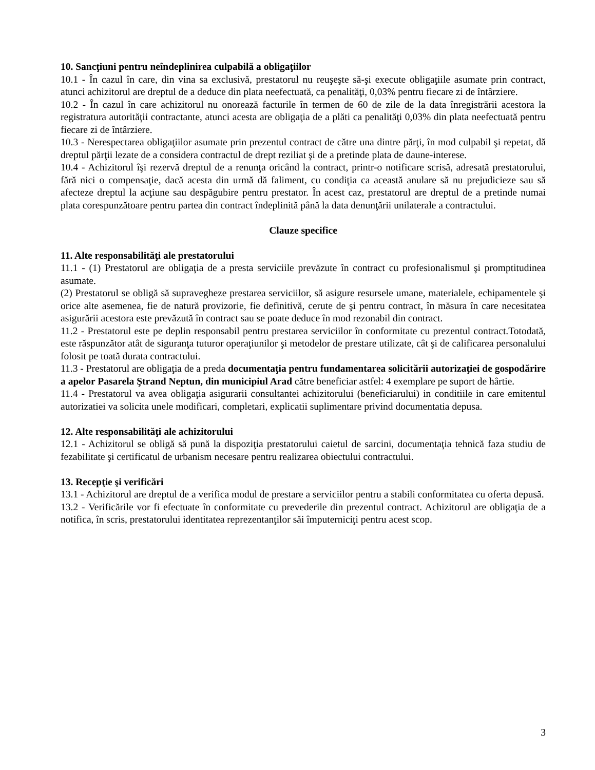10. Sancţiuni pentru neîndeplinirea culpabilă a obligaţiilor
10.1 - În cazul în care, din vina sa exclusivă, prestatorul nu reuşeşte să-şi execute obligaţiile asumate prin contract, atunci achizitorul are dreptul de a deduce din plata neefectuată, ca penalităţi, 0,03% pentru fiecare zi de întârziere.
10.2 - În cazul în care achizitorul nu onorează facturile în termen de 60 de zile de la data înregistrării acestora la registratura autorităţii contractante, atunci acesta are obligaţia de a plăti ca penalităţi 0,03% din plata neefectuată pentru fiecare zi de întârziere.
10.3 - Nerespectarea obligaţiilor asumate prin prezentul contract de către una dintre părţi, în mod culpabil şi repetat, dă dreptul părţii lezate de a considera contractul de drept reziliat şi de a pretinde plata de daune-interese.
10.4 - Achizitorul îşi rezervă dreptul de a renunţa oricând la contract, printr-o notificare scrisă, adresată prestatorului, fără nici o compensaţie, dacă acesta din urmă dă faliment, cu condiţia ca această anulare să nu prejudicieze sau să afecteze dreptul la acţiune sau despăgubire pentru prestator. În acest caz, prestatorul are dreptul de a pretinde numai plata corespunzătoare pentru partea din contract îndeplinită până la data denunţării unilaterale a contractului.
Clauze specifice
11. Alte responsabilităţi ale prestatorului
11.1 - (1) Prestatorul are obligaţia de a presta serviciile prevăzute în contract cu profesionalismul şi promptitudinea asumate.
(2) Prestatorul se obligă să supravegheze prestarea serviciilor, să asigure resursele umane, materialele, echipamentele şi orice alte asemenea, fie de natură provizorie, fie definitivă, cerute de şi pentru contract, în măsura în care necesitatea asigurării acestora este prevăzută în contract sau se poate deduce în mod rezonabil din contract.
11.2 - Prestatorul este pe deplin responsabil pentru prestarea serviciilor în conformitate cu prezentul contract.Totodată, este răspunzător atât de siguranţa tuturor operaţiunilor şi metodelor de prestare utilizate, cât şi de calificarea personalului folosit pe toată durata contractului.
11.3 - Prestatorul are obligaţia de a preda documentaţia pentru fundamentarea solicitării autorizaţiei de gospodărire a apelor Pasarela Ştrand Neptun, din municipiul Arad către beneficiar astfel: 4 exemplare pe suport de hârtie.
11.4 - Prestatorul va avea obligaţia asigurarii consultantei achizitorului (beneficiarului) in conditiile in care emitentul autorizatiei va solicita unele modificari, completari, explicatii suplimentare privind documentatia depusa.
12. Alte responsabilităţi ale achizitorului
12.1 - Achizitorul se obligă să pună la dispoziţia prestatorului caietul de sarcini, documentaţia tehnică faza studiu de fezabilitate şi certificatul de urbanism necesare pentru realizarea obiectului contractului.
13. Recepţie şi verificări
13.1 - Achizitorul are dreptul de a verifica modul de prestare a serviciilor pentru a stabili conformitatea cu oferta depusă.
13.2 - Verificările vor fi efectuate în conformitate cu prevederile din prezentul contract. Achizitorul are obligaţia de a notifica, în scris, prestatorului identitatea reprezentanţilor săi împuterniciţi pentru acest scop.
3